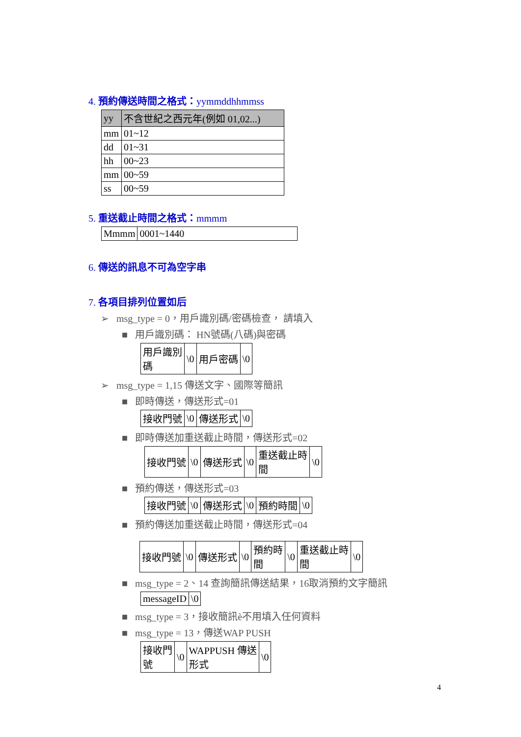4. 預約傳送時間之格式：yymmddhhmmss
| yy | 不含世紀之西元年(例如 01,02...) |
| mm | 01~12 |
| dd | 01~31 |
| hh | 00~23 |
| mm | 00~59 |
| ss | 00~59 |
5. 重送截止時間之格式：mmmm
| Mmmm | 0001~1440 |
6. 傳送的訊息不可為空字串
7. 各項目排列位置如后
➢ msg_type = 0，用戶識別碼/密碼檢查， 請填入
■ 用戶識別碼： HN號碼(八碼)與密碼
| 用戶識別 碼 | \0 | 用戶密碼 | \0 |
➢ msg_type = 1,15 傳送文字、國際等簡訊
■ 即時傳送，傳送形式=01
| 接收門號 | \0 | 傳送形式 | \0 |
■ 即時傳送加重送截止時間，傳送形式=02
| 接收門號 | \0 | 傳送形式 | \0 | 重送截止時 間 | \0 |
■ 預約傳送，傳送形式=03
| 接收門號 | \0 | 傳送形式 | \0 | 預約時間 | \0 |
■ 預約傳送加重送截止時間，傳送形式=04
| 接收門號 | \0 | 傳送形式 | \0 | 預約時 間 | \0 | 重送截止時 間 | \0 |
■ msg_type = 2、14 查詢簡訊傳送結果，16取消預約文字簡訊
| messageID | \0 |
■ msg_type = 3，接收簡訊è不用填入任何資料
■ msg_type = 13，傳送WAP PUSH
| 接收門 號 | \0 | WAPPUSH 傳送 形式 | \0 |
4